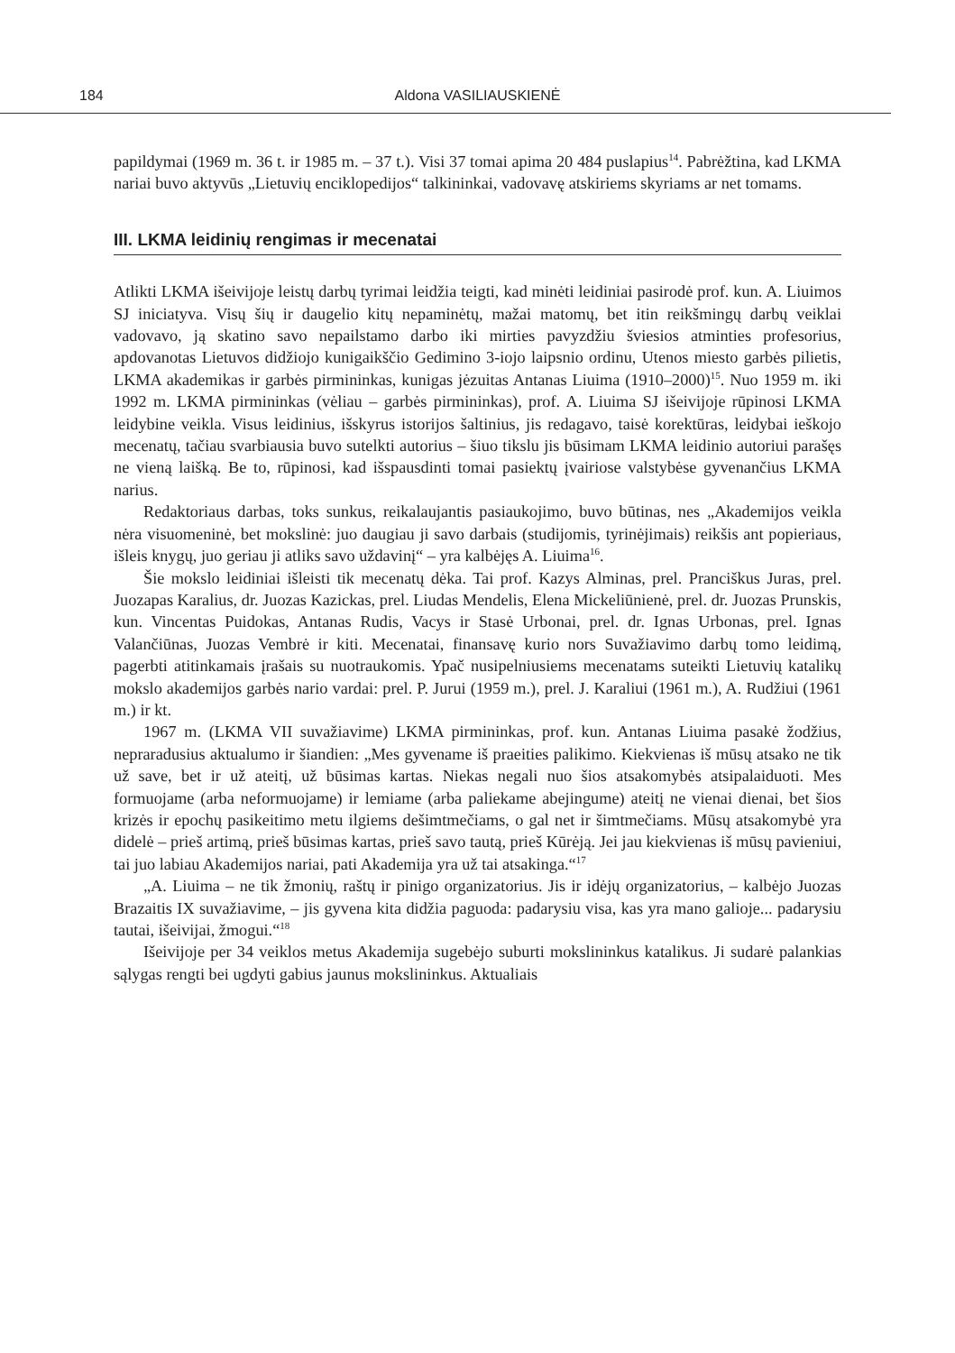184 Aldona VASILIAUSKIENĖ
papildymai (1969 m. 36 t. ir 1985 m. – 37 t.). Visi 37 tomai apima 20 484 puslapius<sup>14</sup>. Pabrėžtina, kad LKMA nariai buvo aktyvūs „Lietuvių enciklopedijos“ talkininkai, vadovavę atskiriems skyriams ar net tomams.
III. LKMA leidinių rengimas ir mecenatai
Atlikti LKMA išeivijoje leistų darbų tyrimai leidžia teigti, kad minėti leidiniai pasirodė prof. kun. A. Liuimos SJ iniciatyva. Visų šių ir daugelio kitų nepaminėtų, mažai matomų, bet itin reikšmingų darbų veiklai vadovavo, ją skatino savo nepailstamo darbo iki mirties pavyzdžiu šviesios atminties profesorius, apdovanotas Lietuvos didžiojo kunigaikščio Gedimino 3-iojo laipsnio ordinu, Utenos miesto garbės pilietis, LKMA akademikas ir garbės pirmininkas, kunigas jėzuitas Antanas Liuima (1910–2000)<sup>15</sup>. Nuo 1959 m. iki 1992 m. LKMA pirmininkas (vėliau – garbės pirmininkas), prof. A. Liuima SJ išeivijoje rūpinosi LKMA leidybine veikla. Visus leidinius, išskyrus istorijos šaltinius, jis redagavo, taisė korektūras, leidybai ieškojo mecenatų, tačiau svarbiausia buvo sutelkti autorius – šiuo tikslu jis būsimam LKMA leidinio autoriui parašęs ne vieną laišką. Be to, rūpinosi, kad išspausdinti tomai pasiektų įvairiose valstybėse gyvenančius LKMA narius.
Redaktoriaus darbas, toks sunkus, reikalaujantis pasiaukojimo, buvo būtinas, nes „Akademijos veikla nėra visuomeninė, bet mokslinė: juo daugiau ji savo darbais (studijomis, tyrinėjimais) reikšis ant popieriaus, išleis knygų, juo geriau ji atliks savo uždavinį“ – yra kalbėjęs A. Liuima<sup>16</sup>.
Šie mokslo leidiniai išleisti tik mecenatų dėka. Tai prof. Kazys Alminas, prel. Pranciškus Juras, prel. Juozapas Karalius, dr. Juozas Kazickas, prel. Liudas Mendelis, Elena Mickeliūnienė, prel. dr. Juozas Prunskis, kun. Vincentas Puidokas, Antanas Rudis, Vacys ir Stasė Urbonai, prel. dr. Ignas Urbonas, prel. Ignas Valančiūnas, Juozas Vembrė ir kiti. Mecenatai, finansavę kurio nors Suvažiavimo darbų tomo leidimą, pagerbti atitinkamais įrašais su nuotraukomis. Ypač nusipelniusiems mecenatams suteikti Lietuvių katalikų mokslo akademijos garbės nario vardai: prel. P. Jurui (1959 m.), prel. J. Karaliui (1961 m.), A. Rudžiui (1961 m.) ir kt.
1967 m. (LKMA VII suvažiavime) LKMA pirmininkas, prof. kun. Antanas Liuima pasakė žodžius, nepraradusius aktualumo ir šiandien: „Mes gyvename iš praeities palikimo. Kiekvienas iš mūsų atsako ne tik už save, bet ir už ateitį, už būsimas kartas. Niekas negali nuo šios atsakomybės atsipalaiduoti. Mes formuojame (arba neformuojame) ir lemiame (arba paliekame abejingume) ateitį ne vienai dienai, bet šios krizės ir epochų pasikeitimo metu ilgiems dešimtmečiams, o gal net ir šimtmečiams. Mūsų atsakomybė yra didelė – prieš artimą, prieš būsimas kartas, prieš savo tautą, prieš Kūrėją. Jei jau kiekvienas iš mūsų pavieniui, tai juo labiau Akademijos nariai, pati Akademija yra už tai atsakinga.“<sup>17</sup>
„A. Liuima – ne tik žmonių, raštų ir pinigo organizatorius. Jis ir idėjų organizatorius, – kalbėjo Juozas Brazaitis IX suvažiavime, – jis gyvena kita didžia paguoda: padarysiu visa, kas yra mano galioje... padarysiu tautai, išeivijai, žmogui.“<sup>18</sup>
Išeivijoje per 34 veiklos metus Akademija sugebėjo suburti mokslininkus katalikus. Ji sudarė palankias sąlygas rengti bei ugdyti gabius jaunus mokslininkus. Aktualiais